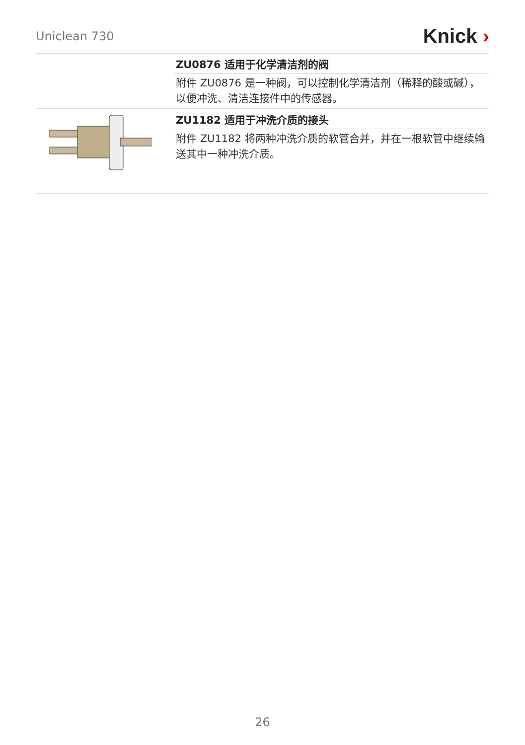Uniclean 730
Knick ›
| | ZU0876 适用于化学清洁剂的阀 |
| | 附件 ZU0876 是一种阀，可以控制化学清洁剂（稀释的酸或碱），以便冲洗、清洁连接件中的传感器。 |
| | ZU1182 适用于冲洗介质的接头 |
| | 附件 ZU1182 将两种冲洗介质的软管合并，并在一根软管中继续输送其中一种冲洗介质。 |
26